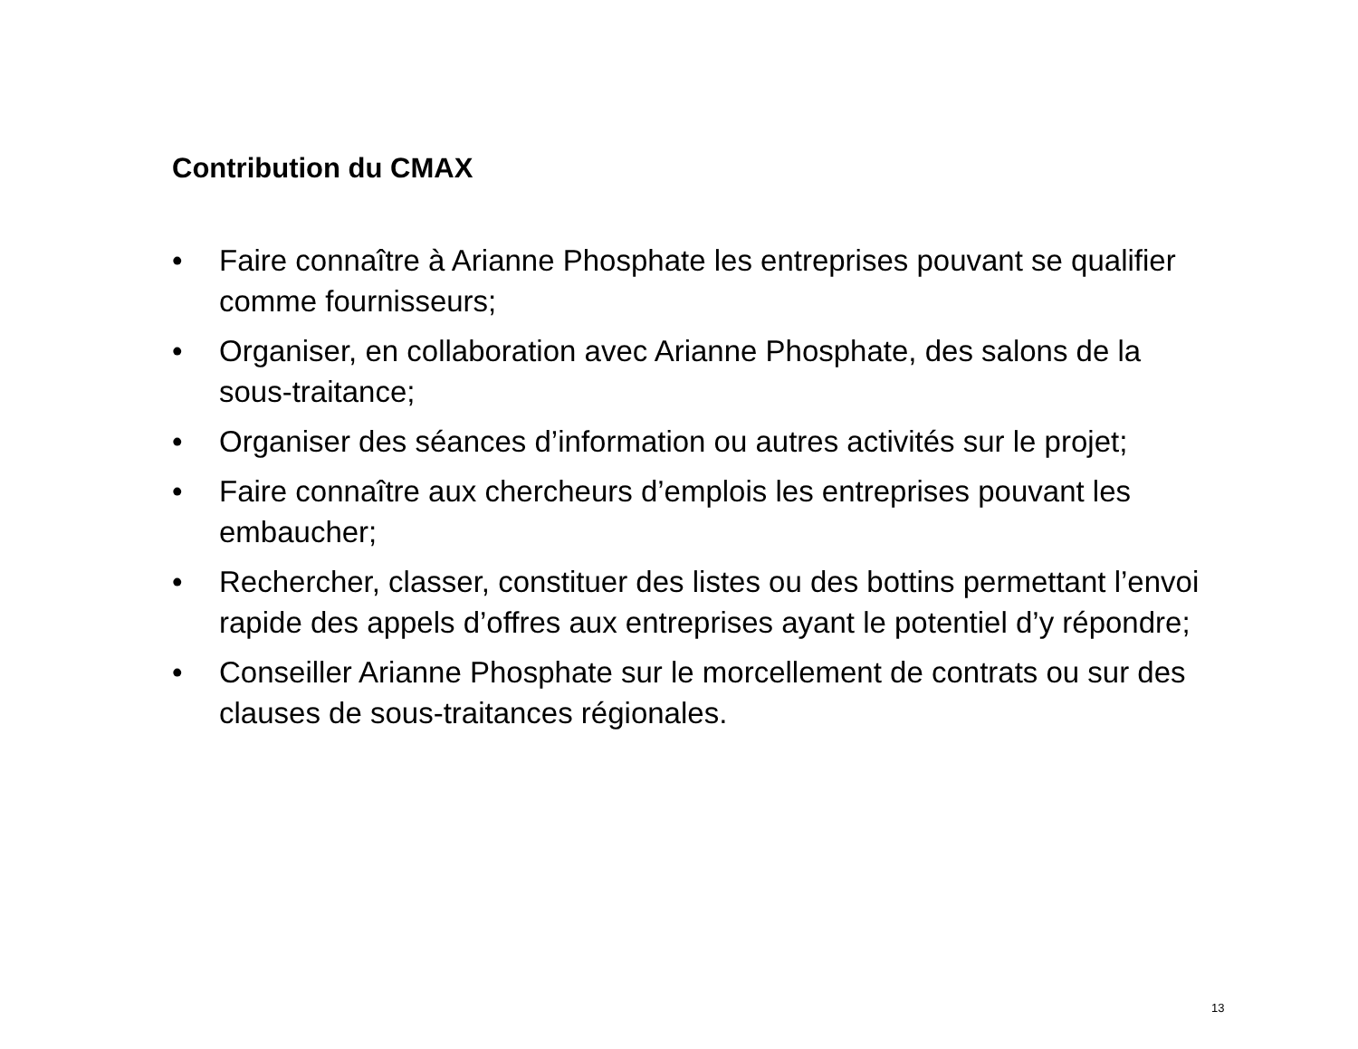Contribution du CMAX
• Faire connaître à Arianne Phosphate les entreprises pouvant se qualifier comme fournisseurs;
• Organiser, en collaboration avec Arianne Phosphate, des salons de la sous-traitance;
• Organiser des séances d’information ou autres activités sur le projet;
• Faire connaître aux chercheurs d’emplois les entreprises pouvant les embaucher;
• Rechercher, classer, constituer des listes ou des bottins permettant l’envoi rapide des appels d’offres aux entreprises ayant le potentiel d’y répondre;
• Conseiller Arianne Phosphate sur le morcellement de contrats ou sur des clauses de sous-traitances régionales.
13